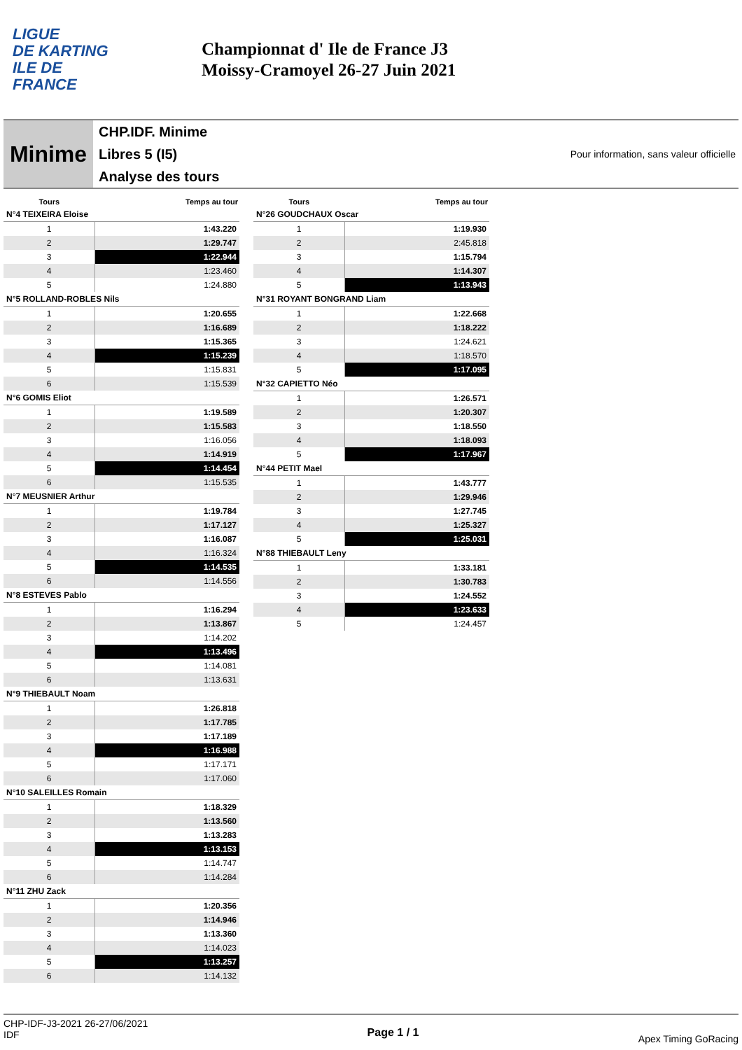LIGUE
DE KARTING
ILE DE
FRANCE
Championnat d' Ile de France J3
Moissy-Cramoyel 26-27 Juin 2021
Minime
CHP.IDF. Minime
Libres 5 (I5)
Analyse des tours
Pour information, sans valeur officielle
| Tours | Temps au tour |
| --- | --- |
| N°4 TEIXEIRA Eloise | |
| 1 | 1:43.220 |
| 2 | 1:29.747 |
| 3 | 1:22.944 |
| 4 | 1:23.460 |
| 5 | 1:24.880 |
| N°5 ROLLAND-ROBLES Nils | |
| 1 | 1:20.655 |
| 2 | 1:16.689 |
| 3 | 1:15.365 |
| 4 | 1:15.239 |
| 5 | 1:15.831 |
| 6 | 1:15.539 |
| N°6 GOMIS Eliot | |
| 1 | 1:19.589 |
| 2 | 1:15.583 |
| 3 | 1:16.056 |
| 4 | 1:14.919 |
| 5 | 1:14.454 |
| 6 | 1:15.535 |
| N°7 MEUSNIER Arthur | |
| 1 | 1:19.784 |
| 2 | 1:17.127 |
| 3 | 1:16.087 |
| 4 | 1:16.324 |
| 5 | 1:14.535 |
| 6 | 1:14.556 |
| N°8 ESTEVES Pablo | |
| 1 | 1:16.294 |
| 2 | 1:13.867 |
| 3 | 1:14.202 |
| 4 | 1:13.496 |
| 5 | 1:14.081 |
| 6 | 1:13.631 |
| N°9 THIEBAULT Noam | |
| 1 | 1:26.818 |
| 2 | 1:17.785 |
| 3 | 1:17.189 |
| 4 | 1:16.988 |
| 5 | 1:17.171 |
| 6 | 1:17.060 |
| N°10 SALEILLES Romain | |
| 1 | 1:18.329 |
| 2 | 1:13.560 |
| 3 | 1:13.283 |
| 4 | 1:13.153 |
| 5 | 1:14.747 |
| 6 | 1:14.284 |
| N°11 ZHU Zack | |
| 1 | 1:20.356 |
| 2 | 1:14.946 |
| 3 | 1:13.360 |
| 4 | 1:14.023 |
| 5 | 1:13.257 |
| 6 | 1:14.132 |
| Tours | Temps au tour |
| --- | --- |
| N°26 GOUDCHAUX Oscar | |
| 1 | 1:19.930 |
| 2 | 2:45.818 |
| 3 | 1:15.794 |
| 4 | 1:14.307 |
| 5 | 1:13.943 |
| N°31 ROYANT BONGRAND Liam | |
| 1 | 1:22.668 |
| 2 | 1:18.222 |
| 3 | 1:24.621 |
| 4 | 1:18.570 |
| 5 | 1:17.095 |
| N°32 CAPIETTO Néo | |
| 1 | 1:26.571 |
| 2 | 1:20.307 |
| 3 | 1:18.550 |
| 4 | 1:18.093 |
| 5 | 1:17.967 |
| N°44 PETIT Mael | |
| 1 | 1:43.777 |
| 2 | 1:29.946 |
| 3 | 1:27.745 |
| 4 | 1:25.327 |
| 5 | 1:25.031 |
| N°88 THIEBAULT Leny | |
| 1 | 1:33.181 |
| 2 | 1:30.783 |
| 3 | 1:24.552 |
| 4 | 1:23.633 |
| 5 | 1:24.457 |
CHP-IDF-J3-2021 26-27/06/2021
IDF
Page 1 / 1
Apex Timing GoRacing